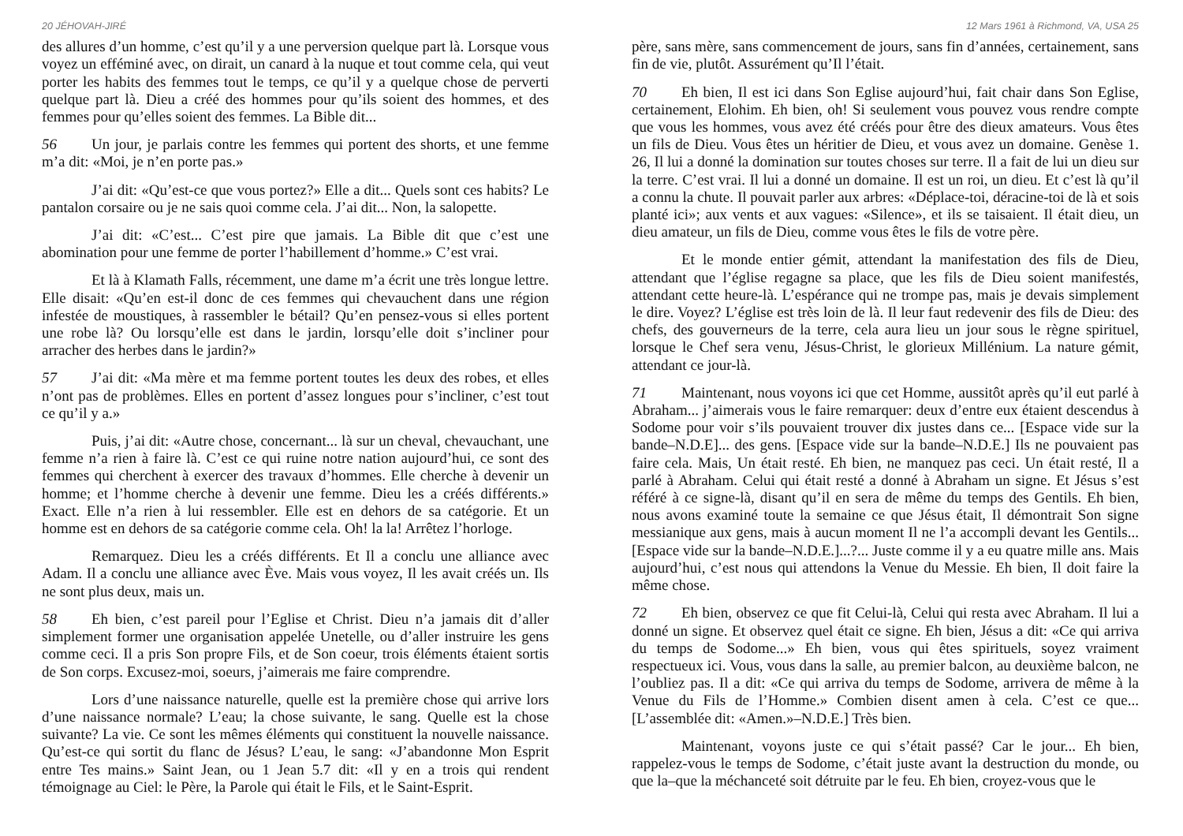20 JÉHOVAH-JIRÉ
des allures d’un homme, c’est qu’il y a une perversion quelque part là. Lorsque vous voyez un efféminé avec, on dirait, un canard à la nuque et tout comme cela, qui veut porter les habits des femmes tout le temps, ce qu’il y a quelque chose de perverti quelque part là. Dieu a créé des hommes pour qu’ils soient des hommes, et des femmes pour qu’elles soient des femmes. La Bible dit...
56 Un jour, je parlais contre les femmes qui portent des shorts, et une femme m’a dit: «Moi, je n’en porte pas.»
J’ai dit: «Qu’est-ce que vous portez?» Elle a dit... Quels sont ces habits? Le pantalon corsaire ou je ne sais quoi comme cela. J’ai dit... Non, la salopette.
J’ai dit: «C’est... C’est pire que jamais. La Bible dit que c’est une abomination pour une femme de porter l’habillement d’homme.» C’est vrai.
Et là à Klamath Falls, récemment, une dame m’a écrit une très longue lettre. Elle disait: «Qu’en est-il donc de ces femmes qui chevauchent dans une région infestée de moustiques, à rassembler le bétail? Qu’en pensez-vous si elles portent une robe là? Ou lorsqu’elle est dans le jardin, lorsqu’elle doit s’incliner pour arracher des herbes dans le jardin?»
57 J’ai dit: «Ma mère et ma femme portent toutes les deux des robes, et elles n’ont pas de problèmes. Elles en portent d’assez longues pour s’incliner, c’est tout ce qu’il y a.»
Puis, j’ai dit: «Autre chose, concernant... là sur un cheval, chevauchant, une femme n’a rien à faire là. C’est ce qui ruine notre nation aujourd’hui, ce sont des femmes qui cherchent à exercer des travaux d’hommes. Elle cherche à devenir un homme; et l’homme cherche à devenir une femme. Dieu les a créés différents.» Exact. Elle n’a rien à lui ressembler. Elle est en dehors de sa catégorie. Et un homme est en dehors de sa catégorie comme cela. Oh! la la! Arrêtez l’horloge.
Remarquez. Dieu les a créés différents. Et Il a conclu une alliance avec Adam. Il a conclu une alliance avec Ève. Mais vous voyez, Il les avait créés un. Ils ne sont plus deux, mais un.
58 Eh bien, c’est pareil pour l’Eglise et Christ. Dieu n’a jamais dit d’aller simplement former une organisation appelée Unetelle, ou d’aller instruire les gens comme ceci. Il a pris Son propre Fils, et de Son coeur, trois éléments étaient sortis de Son corps. Excusez-moi, soeurs, j’aimerais me faire comprendre.
Lors d’une naissance naturelle, quelle est la première chose qui arrive lors d’une naissance normale? L’eau; la chose suivante, le sang. Quelle est la chose suivante? La vie. Ce sont les mêmes éléments qui constituent la nouvelle naissance. Qu’est-ce qui sortit du flanc de Jésus? L’eau, le sang: «J’abandonne Mon Esprit entre Tes mains.» Saint Jean, ou 1 Jean 5.7 dit: «Il y en a trois qui rendent témoignage au Ciel: le Père, la Parole qui était le Fils, et le Saint-Esprit.
12 Mars 1961 à Richmond, VA, USA 25
père, sans mère, sans commencement de jours, sans fin d’années, certainement, sans fin de vie, plutôt. Assurément qu’Il l’était.
70 Eh bien, Il est ici dans Son Eglise aujourd’hui, fait chair dans Son Eglise, certainement, Elohim. Eh bien, oh! Si seulement vous pouvez vous rendre compte que vous les hommes, vous avez été créés pour être des dieux amateurs. Vous êtes un fils de Dieu. Vous êtes un héritier de Dieu, et vous avez un domaine. Genèse 1. 26, Il lui a donné la domination sur toutes choses sur terre. Il a fait de lui un dieu sur la terre. C’est vrai. Il lui a donné un domaine. Il est un roi, un dieu. Et c’est là qu’il a connu la chute. Il pouvait parler aux arbres: «Déplace-toi, déracine-toi de là et sois planté ici»; aux vents et aux vagues: «Silence», et ils se taisaient. Il était dieu, un dieu amateur, un fils de Dieu, comme vous êtes le fils de votre père.
Et le monde entier gémit, attendant la manifestation des fils de Dieu, attendant que l’église regagne sa place, que les fils de Dieu soient manifestés, attendant cette heure-là. L’espérance qui ne trompe pas, mais je devais simplement le dire. Voyez? L’église est très loin de là. Il leur faut redevenir des fils de Dieu: des chefs, des gouverneurs de la terre, cela aura lieu un jour sous le règne spirituel, lorsque le Chef sera venu, Jésus-Christ, le glorieux Millénium. La nature gémit, attendant ce jour-là.
71 Maintenant, nous voyons ici que cet Homme, aussitôt après qu’il eut parlé à Abraham... j’aimerais vous le faire remarquer: deux d’entre eux étaient descendus à Sodome pour voir s’ils pouvaient trouver dix justes dans ce... [Espace vide sur la bande–N.D.E]... des gens. [Espace vide sur la bande–N.D.E.] Ils ne pouvaient pas faire cela. Mais, Un était resté. Eh bien, ne manquez pas ceci. Un était resté, Il a parlé à Abraham. Celui qui était resté a donné à Abraham un signe. Et Jésus s’est référé à ce signe-là, disant qu’il en sera de même du temps des Gentils. Eh bien, nous avons examiné toute la semaine ce que Jésus était, Il démontrait Son signe messianique aux gens, mais à aucun moment Il ne l’a accompli devant les Gentils... [Espace vide sur la bande–N.D.E.]...?... Juste comme il y a eu quatre mille ans. Mais aujourd’hui, c’est nous qui attendons la Venue du Messie. Eh bien, Il doit faire la même chose.
72 Eh bien, observez ce que fit Celui-là, Celui qui resta avec Abraham. Il lui a donné un signe. Et observez quel était ce signe. Eh bien, Jésus a dit: «Ce qui arriva du temps de Sodome...» Eh bien, vous qui êtes spirituels, soyez vraiment respectueux ici. Vous, vous dans la salle, au premier balcon, au deuxième balcon, ne l’oubliez pas. Il a dit: «Ce qui arriva du temps de Sodome, arrivera de même à la Venue du Fils de l’Homme.» Combien disent amen à cela. C’est ce que... [L’assemblée dit: «Amen.»–N.D.E.] Très bien.
Maintenant, voyons juste ce qui s’était passé? Car le jour... Eh bien, rappelez-vous le temps de Sodome, c’était juste avant la destruction du monde, ou que la–que la méchanceté soit détruite par le feu. Eh bien, croyez-vous que le